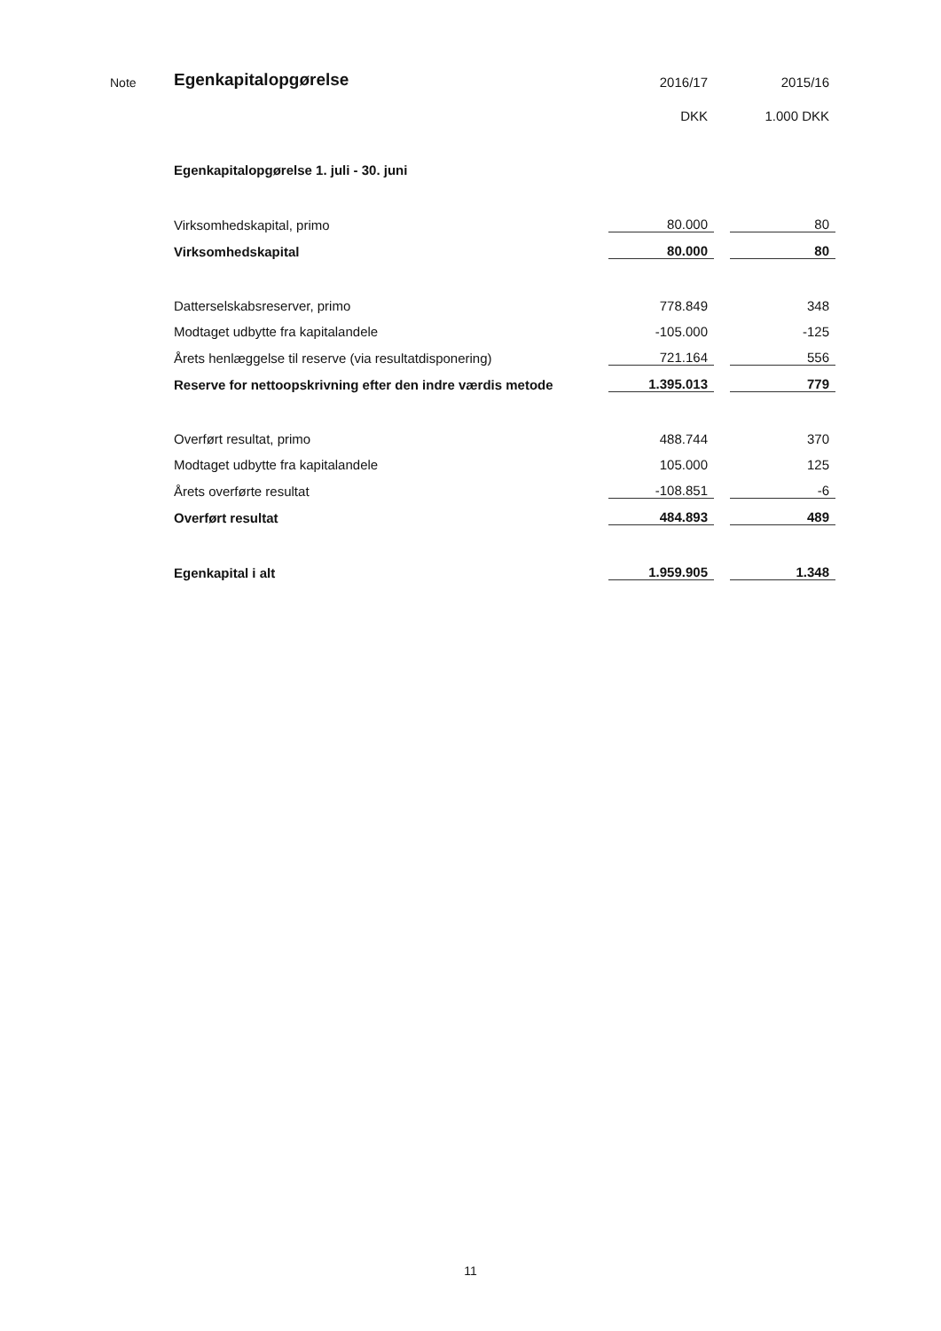| Note | Egenkapitalopgørelse | 2016/17 | | 2015/16 |
| | | DKK | | 1.000 DKK |
| | Egenkapitalopgørelse 1. juli - 30. juni | | | |
| | Virksomhedskapital, primo | 80.000 | | 80 |
| | Virksomhedskapital | 80.000 | | 80 |
| | Datterselskabsreserver, primo | 778.849 | | 348 |
| | Modtaget udbytte fra kapitalandele | -105.000 | | -125 |
| | Årets henlæggelse til reserve (via resultatdisponering) | 721.164 | | 556 |
| | Reserve for nettoopskrivning efter den indre værdis metode | 1.395.013 | | 779 |
| | Overført resultat, primo | 488.744 | | 370 |
| | Modtaget udbytte fra kapitalandele | 105.000 | | 125 |
| | Årets overførte resultat | -108.851 | | -6 |
| | Overført resultat | 484.893 | | 489 |
| | Egenkapital i alt | 1.959.905 | | 1.348 |
11